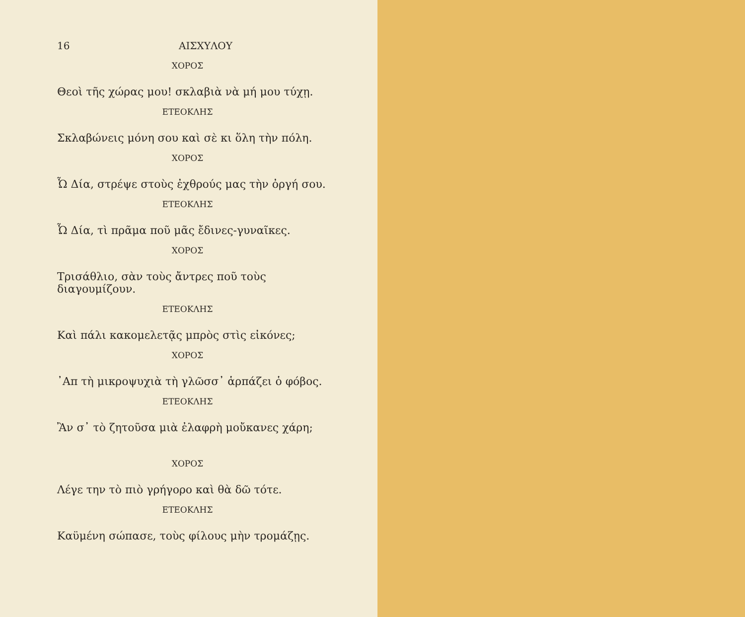16 ΑΙΣΧΥΛΟΥ
ΧΟΡΟΣ
Θεοὶ τῆς χώρας μου! σκλαβιὰ νὰ μή μου τύχῃ.
ΕΤΕΟΚΛΗΣ
Σκλαβώνεις μόνη σου καὶ σὲ κι ὅλη τὴν πόλη.
ΧΟΡΟΣ
Ὦ Δία, στρέψε στοὺς ἐχθρούς μας τὴν ὀργή σου.
ΕΤΕΟΚΛΗΣ
Ὦ Δία, τὶ πρᾶμα ποῦ μᾶς ἔδινες-γυναῖκες.
ΧΟΡΟΣ
Τρισάθλιο, σὰν τοὺς ἄντρες ποῦ τοὺς διαγουμίζουν.
ΕΤΕΟΚΛΗΣ
Καὶ πάλι κακομελετᾷς μπρὸς στὶς εἰκόνες;
ΧΟΡΟΣ
᾿Απ τὴ μικροψυχιὰ τὴ γλῶσσ᾽ ἁρπάζει ὁ φόβος.
ΕΤΕΟΚΛΗΣ
Ἂν σ᾽ τὸ ζητοῦσα μιὰ ἐλαφρὴ μοὔκανες χάρη;
ΧΟΡΟΣ
Λέγε την τὸ πιὸ γρήγορο καὶ θὰ δῶ τότε.
ΕΤΕΟΚΛΗΣ
Καϋμένη σώπασε, τοὺς φίλους μὴν τρομάζῃς.